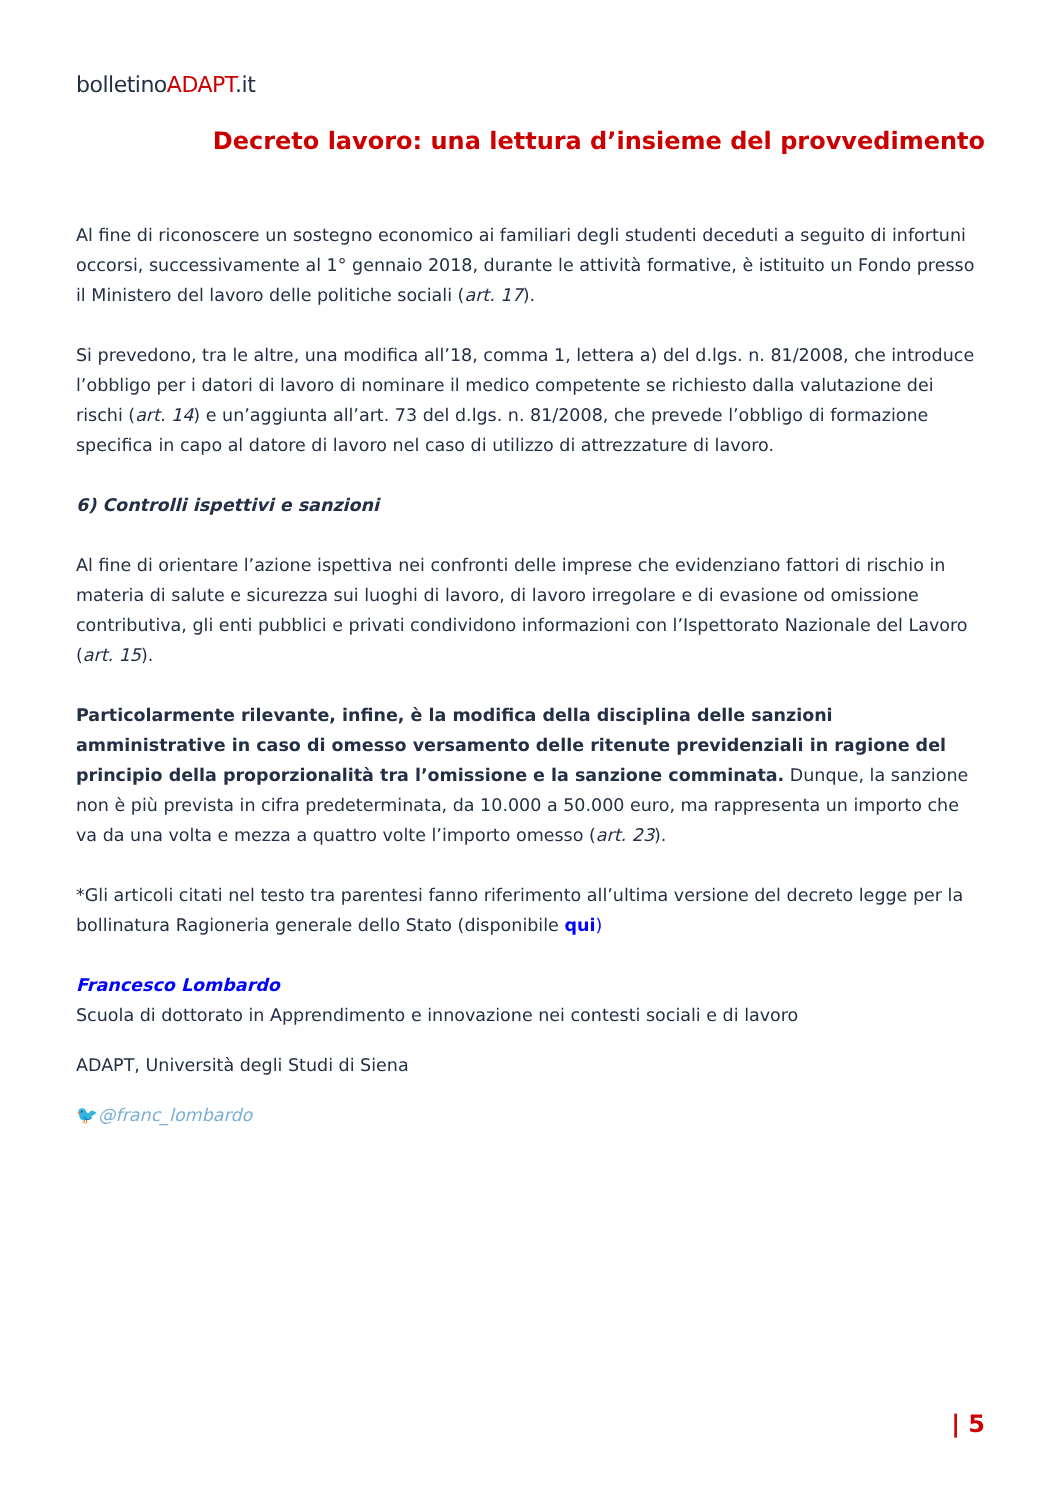bolletinoADAPT.it
Decreto lavoro: una lettura d’insieme del provvedimento
Al fine di riconoscere un sostegno economico ai familiari degli studenti deceduti a seguito di infortuni occorsi, successivamente al 1° gennaio 2018, durante le attività formative, è istituito un Fondo presso il Ministero del lavoro delle politiche sociali (art. 17).
Si prevedono, tra le altre, una modifica all’18, comma 1, lettera a) del d.lgs. n. 81/2008, che introduce l’obbligo per i datori di lavoro di nominare il medico competente se richiesto dalla valutazione dei rischi (art. 14) e un’aggiunta all’art. 73 del d.lgs. n. 81/2008, che prevede l’obbligo di formazione specifica in capo al datore di lavoro nel caso di utilizzo di attrezzature di lavoro.
6) Controlli ispettivi e sanzioni
Al fine di orientare l’azione ispettiva nei confronti delle imprese che evidenziano fattori di rischio in materia di salute e sicurezza sui luoghi di lavoro, di lavoro irregolare e di evasione od omissione contributiva, gli enti pubblici e privati condividono informazioni con l’Ispettorato Nazionale del Lavoro (art. 15).
Particolarmente rilevante, infine, è la modifica della disciplina delle sanzioni amministrative in caso di omesso versamento delle ritenute previdenziali in ragione del principio della proporzionalità tra l’omissione e la sanzione comminata. Dunque, la sanzione non è più prevista in cifra predeterminata, da 10.000 a 50.000 euro, ma rappresenta un importo che va da una volta e mezza a quattro volte l’importo omesso (art. 23).
*Gli articoli citati nel testo tra parentesi fanno riferimento all’ultima versione del decreto legge per la bollinatura Ragioneria generale dello Stato (disponibile qui)
Francesco Lombardo
Scuola di dottorato in Apprendimento e innovazione nei contesti sociali e di lavoro
ADAPT, Università degli Studi di Siena
🐦@franc_lombardo
| 5